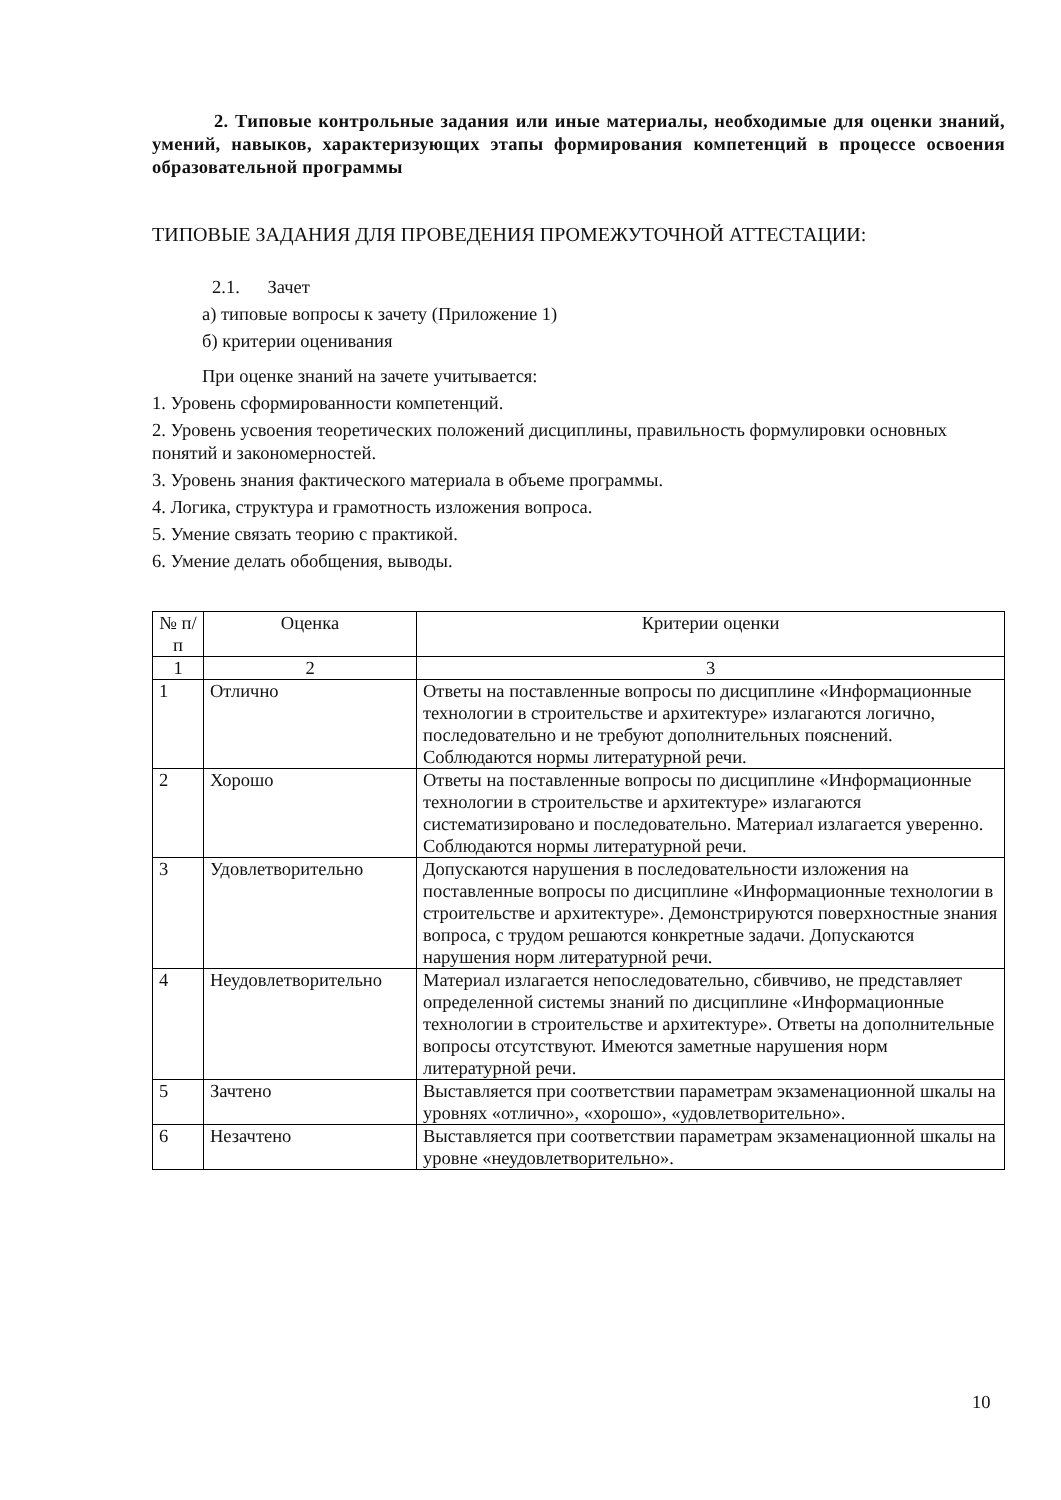2. Типовые контрольные задания или иные материалы, необходимые для оценки знаний, умений, навыков, характеризующих этапы формирования компетенций в процессе освоения образовательной программы
ТИПОВЫЕ ЗАДАНИЯ ДЛЯ ПРОВЕДЕНИЯ ПРОМЕЖУТОЧНОЙ АТТЕСТАЦИИ:
2.1. Зачет
а) типовые вопросы к зачету (Приложение 1)
б) критерии оценивания
При оценке знаний на зачете учитывается:
1. Уровень сформированности компетенций.
2. Уровень усвоения теоретических положений дисциплины, правильность формулировки основных понятий и закономерностей.
3. Уровень знания фактического материала в объеме программы.
4. Логика, структура и грамотность изложения вопроса.
5. Умение связать теорию с практикой.
6. Умение делать обобщения, выводы.
| № п/п | Оценка | Критерии оценки |
| --- | --- | --- |
| 1 | 2 | 3 |
| 1 | Отлично | Ответы на поставленные вопросы по дисциплине «Информационные технологии в строительстве и архитектуре» излагаются логично, последовательно и не требуют дополнительных пояснений. Соблюдаются нормы литературной речи. |
| 2 | Хорошо | Ответы на поставленные вопросы по дисциплине «Информационные технологии в строительстве и архитектуре» излагаются систематизировано и последовательно. Материал излагается уверенно. Соблюдаются нормы литературной речи. |
| 3 | Удовлетворительно | Допускаются нарушения в последовательности изложения на поставленные вопросы по дисциплине «Информационные технологии в строительстве и архитектуре». Демонстрируются поверхностные знания вопроса, с трудом решаются конкретные задачи. Допускаются нарушения норм литературной речи. |
| 4 | Неудовлетворительно | Материал излагается непоследовательно, сбивчиво, не представляет определенной системы знаний по дисциплине «Информационные технологии в строительстве и архитектуре». Ответы на дополнительные вопросы отсутствуют. Имеются заметные нарушения норм литературной речи. |
| 5 | Зачтено | Выставляется при соответствии параметрам экзаменационной шкалы на уровнях «отлично», «хорошо», «удовлетворительно». |
| 6 | Незачтено | Выставляется при соответствии параметрам экзаменационной шкалы на уровне «неудовлетворительно». |
10